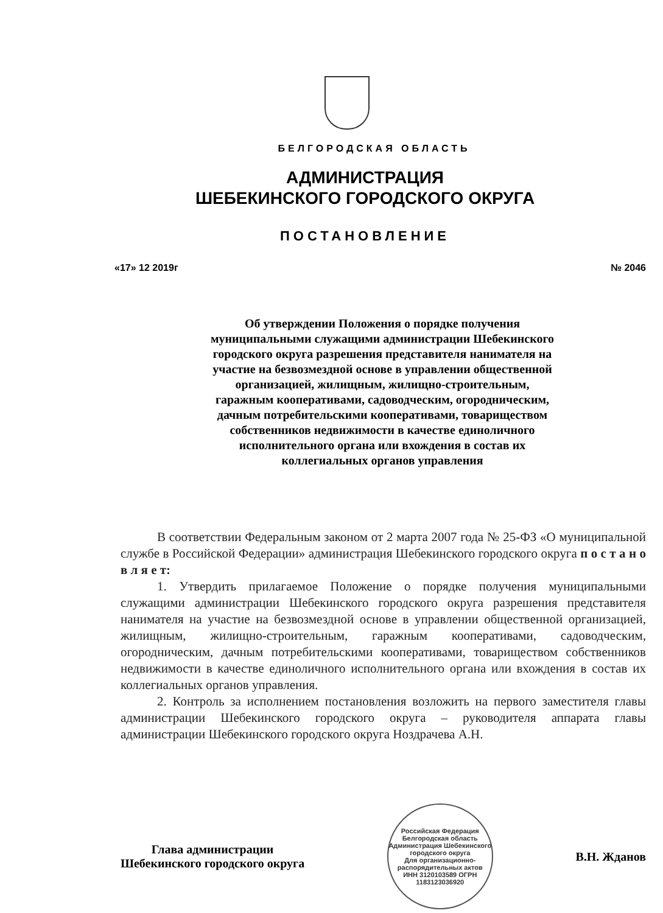БЕЛГОРОДСКАЯ ОБЛАСТЬ
АДМИНИСТРАЦИЯ
ШЕБЕКИНСКОГО ГОРОДСКОГО ОКРУГА
ПОСТАНОВЛЕНИЕ
«17» 12 2019г № 2046
Об утверждении Положения о порядке получения муниципальными служащими администрации Шебекинского городского округа разрешения представителя нанимателя на участие на безвозмездной основе в управлении общественной организацией, жилищным, жилищно-строительным, гаражным кооперативами, садоводческим, огородническим, дачным потребительскими кооперативами, товариществом собственников недвижимости в качестве единоличного исполнительного органа или вхождения в состав их коллегиальных органов управления
В соответствии Федеральным законом от 2 марта 2007 года № 25-ФЗ «О муниципальной службе в Российской Федерации» администрация Шебекинского городского округа п о с т а н о в л я е т:
1. Утвердить прилагаемое Положение о порядке получения муниципальными служащими администрации Шебекинского городского округа разрешения представителя нанимателя на участие на безвозмездной основе в управлении общественной организацией, жилищным, жилищно-строительным, гаражным кооперативами, садоводческим, огородническим, дачным потребительскими кооперативами, товариществом собственников недвижимости в качестве единоличного исполнительного органа или вхождения в состав их коллегиальных органов управления.
2. Контроль за исполнением постановления возложить на первого заместителя главы администрации Шебекинского городского округа – руководителя аппарата главы администрации Шебекинского городского округа Ноздрачева А.Н.
Глава администрации
Шебекинского городского округа
Российская Федерация Белгородская область Администрация Шебекинского городского округа
Для организационно-распорядительных актов
ИНН 3120103589 ОГРН 1183123036920
В.Н. Жданов